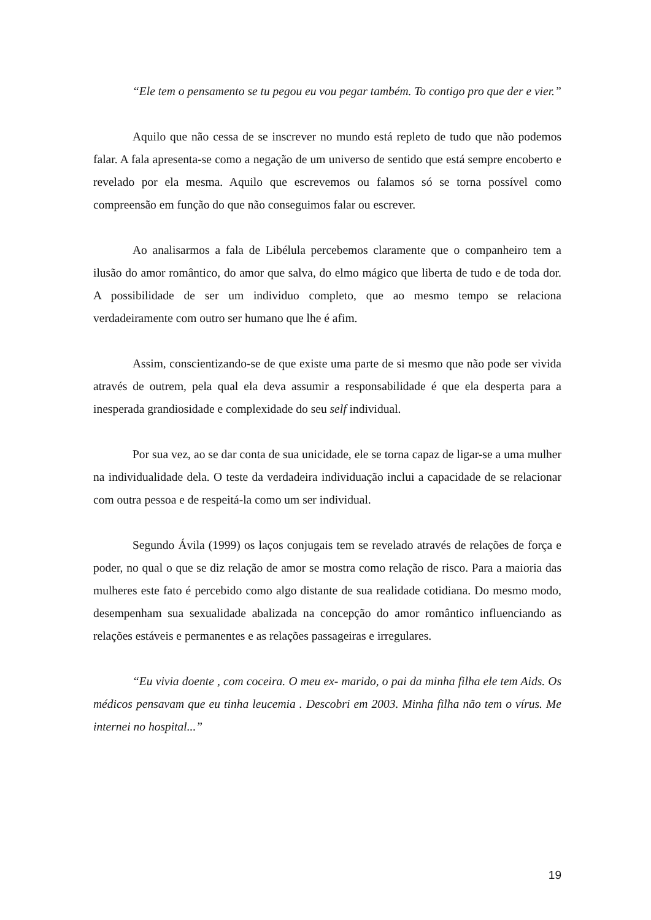“Ele tem o pensamento se tu pegou eu vou pegar também. To contigo pro que der e vier.”
Aquilo que não cessa de se inscrever no mundo está repleto de tudo que não podemos falar. A fala apresenta-se como a negação de um universo de sentido que está sempre encoberto e revelado por ela mesma. Aquilo que escrevemos ou falamos só se torna possível como compreensão em função do que não conseguimos falar ou escrever.
Ao analisarmos a fala de Libélula percebemos claramente que o companheiro tem a ilusão do amor romântico, do amor que salva, do elmo mágico que liberta de tudo e de toda dor. A possibilidade de ser um individuo completo, que ao mesmo tempo se relaciona verdadeiramente com outro ser humano que lhe é afim.
Assim, conscientizando-se de que existe uma parte de si mesmo que não pode ser vivida através de outrem, pela qual ela deva assumir a responsabilidade é que ela desperta para a inesperada grandiosidade e complexidade do seu self individual.
Por sua vez, ao se dar conta de sua unicidade, ele se torna capaz de ligar-se a uma mulher na individualidade dela. O teste da verdadeira individuação inclui a capacidade de se relacionar com outra pessoa e de respeitá-la como um ser individual.
Segundo Ávila (1999) os laços conjugais tem se revelado através de relações de força e poder, no qual o que se diz relação de amor se mostra como relação de risco. Para a maioria das mulheres este fato é percebido como algo distante de sua realidade cotidiana. Do mesmo modo, desempenham sua sexualidade abalizada na concepção do amor romântico influenciando as relações estáveis e permanentes e as relações passageiras e irregulares.
“Eu vivia doente , com coceira. O meu ex- marido, o pai da minha filha ele tem Aids. Os médicos pensavam que eu tinha leucemia . Descobri em 2003. Minha filha não tem o vírus. Me internei no hospital...”
19